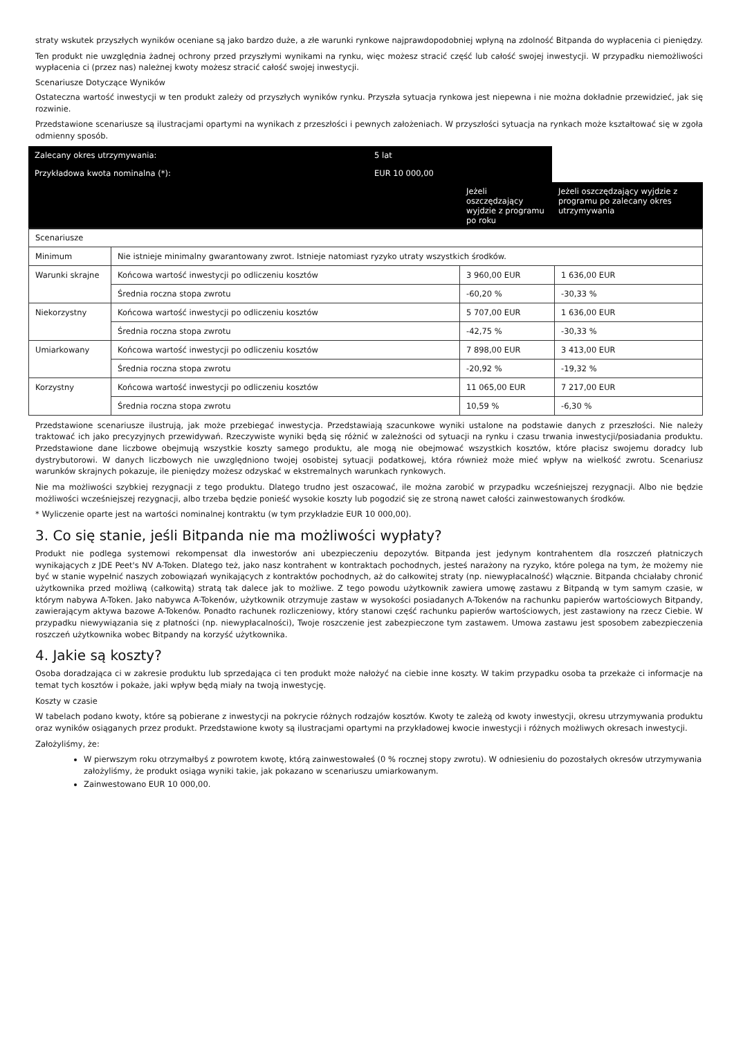straty wskutek przyszłych wyników oceniane są jako bardzo duże, a złe warunki rynkowe najprawdopodobniej wpłyną na zdolność Bitpanda do wypłacenia ci pieniędzy.
Ten produkt nie uwzględnia żadnej ochrony przed przyszłymi wynikami na rynku, więc możesz stracić część lub całość swojej inwestycji. W przypadku niemożliwości wypłacenia ci (przez nas) należnej kwoty możesz stracić całość swojej inwestycji.
Scenariusze Dotyczące Wyników
Ostateczna wartość inwestycji w ten produkt zależy od przyszłych wyników rynku. Przyszła sytuacja rynkowa jest niepewna i nie można dokładnie przewidzieć, jak się rozwinie.
Przedstawione scenariusze są ilustracjami opartymi na wynikach z przeszłości i pewnych założeniach. W przyszłości sytuacja na rynkach może kształtować się w zgoła odmienny sposób.
| Zalecany okres utrzymywania: | 5 lat | | |
| Przykładowa kwota nominalna (*): | EUR 10 000,00 | | |
| | | Jeżeli oszczędzający wyjdzie z programu po roku | Jeżeli oszczędzający wyjdzie z programu po zalecany okres utrzymywania |
| Scenariusze | | | |
| Minimum | Nie istnieje minimalny gwarantowany zwrot. Istnieje natomiast ryzyko utraty wszystkich środków. | | |
| Warunki skrajne | Końcowa wartość inwestycji po odliczeniu kosztów | 3 960,00 EUR | 1 636,00 EUR |
| | Średnia roczna stopa zwrotu | -60,20 % | -30,33 % |
| Niekorzystny | Końcowa wartość inwestycji po odliczeniu kosztów | 5 707,00 EUR | 1 636,00 EUR |
| | Średnia roczna stopa zwrotu | -42,75 % | -30,33 % |
| Umiarkowany | Końcowa wartość inwestycji po odliczeniu kosztów | 7 898,00 EUR | 3 413,00 EUR |
| | Średnia roczna stopa zwrotu | -20,92 % | -19,32 % |
| Korzystny | Końcowa wartość inwestycji po odliczeniu kosztów | 11 065,00 EUR | 7 217,00 EUR |
| | Średnia roczna stopa zwrotu | 10,59 % | -6,30 % |
Przedstawione scenariusze ilustrują, jak może przebiegać inwestycja. Przedstawiają szacunkowe wyniki ustalone na podstawie danych z przeszłości. Nie należy traktować ich jako precyzyjnych przewidywań. Rzeczywiste wyniki będą się różnić w zależności od sytuacji na rynku i czasu trwania inwestycji/posiadania produktu. Przedstawione dane liczbowe obejmują wszystkie koszty samego produktu, ale mogą nie obejmować wszystkich kosztów, które płacisz swojemu doradcy lub dystrybutorowi. W danych liczbowych nie uwzględniono twojej osobistej sytuacji podatkowej, która również może mieć wpływ na wielkość zwrotu. Scenariusz warunków skrajnych pokazuje, ile pieniędzy możesz odzyskać w ekstremalnych warunkach rynkowych.
Nie ma możliwości szybkiej rezygnacji z tego produktu. Dlatego trudno jest oszacować, ile można zarobić w przypadku wcześniejszej rezygnacji. Albo nie będzie możliwości wcześniejszej rezygnacji, albo trzeba będzie ponieść wysokie koszty lub pogodzić się ze stroną nawet całości zainwestowanych środków.
* Wyliczenie oparte jest na wartości nominalnej kontraktu (w tym przykładzie EUR 10 000,00).
3. Co się stanie, jeśli Bitpanda nie ma możliwości wypłaty?
Produkt nie podlega systemowi rekompensat dla inwestorów ani ubezpieczeniu depozytów. Bitpanda jest jedynym kontrahentem dla roszczeń płatniczych wynikających z JDE Peet's NV A-Token. Dlatego też, jako nasz kontrahent w kontraktach pochodnych, jesteś narażony na ryzyko, które polega na tym, że możemy nie być w stanie wypełnić naszych zobowiązań wynikających z kontraktów pochodnych, aż do całkowitej straty (np. niewypłacalność) włącznie. Bitpanda chciałaby chronić użytkownika przed możliwą (całkowitą) stratą tak dalece jak to możliwe. Z tego powodu użytkownik zawiera umowę zastawu z Bitpandą w tym samym czasie, w którym nabywa A-Token. Jako nabywca A-Tokenów, użytkownik otrzymuje zastaw w wysokości posiadanych A-Tokenów na rachunku papierów wartościowych Bitpandy, zawierającym aktywa bazowe A-Tokenów. Ponadto rachunek rozliczeniowy, który stanowi część rachunku papierów wartościowych, jest zastawiony na rzecz Ciebie. W przypadku niewywiązania się z płatności (np. niewypłacalności), Twoje roszczenie jest zabezpieczone tym zastawem. Umowa zastawu jest sposobem zabezpieczenia roszczeń użytkownika wobec Bitpandy na korzyść użytkownika.
4. Jakie są koszty?
Osoba doradzająca ci w zakresie produktu lub sprzedająca ci ten produkt może nałożyć na ciebie inne koszty. W takim przypadku osoba ta przekaże ci informacje na temat tych kosztów i pokaże, jaki wpływ będą miały na twoją inwestycję.
Koszty w czasie
W tabelach podano kwoty, które są pobierane z inwestycji na pokrycie różnych rodzajów kosztów. Kwoty te zależą od kwoty inwestycji, okresu utrzymywania produktu oraz wyników osiąganych przez produkt. Przedstawione kwoty są ilustracjami opartymi na przykładowej kwocie inwestycji i różnych możliwych okresach inwestycji.
Założyliśmy, że:
W pierwszym roku otrzymałbyś z powrotem kwotę, którą zainwestowałeś (0 % rocznej stopy zwrotu). W odniesieniu do pozostałych okresów utrzymywania założyliśmy, że produkt osiąga wyniki takie, jak pokazano w scenariuszu umiarkowanym.
Zainwestowano EUR 10 000,00.